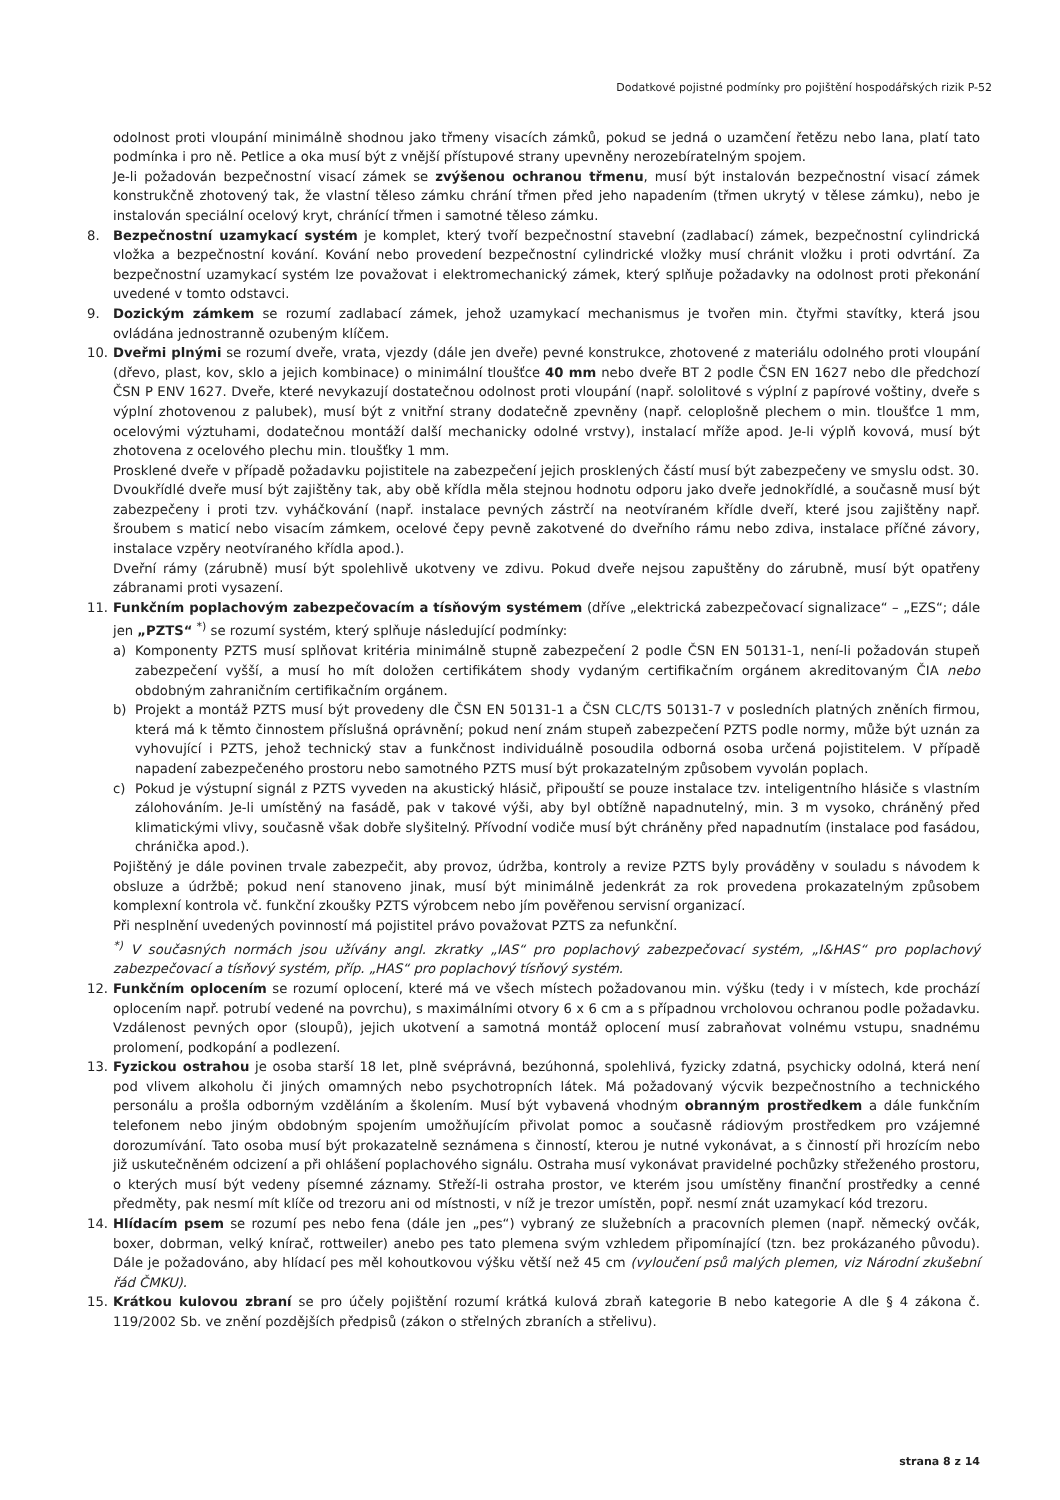Dodatkové pojistné podmínky pro pojištění hospodářských rizik P-52
odolnost proti vloupání minimálně shodnou jako třmeny visacích zámků, pokud se jedná o uzamčení řetězu nebo lana, platí tato podmínka i pro ně. Petlice a oka musí být z vnější přístupové strany upevněny nerozebíratelným spojem.
Je-li požadován bezpečnostní visací zámek se zvýšenou ochranou třmenu, musí být instalován bezpečnostní visací zámek konstrukčně zhotovený tak, že vlastní těleso zámku chrání třmen před jeho napadením (třmen ukrytý v tělese zámku), nebo je instalován speciální ocelový kryt, chránící třmen i samotné těleso zámku.
8. Bezpečnostní uzamykací systém je komplet, který tvoří bezpečnostní stavební (zadlabací) zámek, bezpečnostní cylindrická vložka a bezpečnostní kování. Kování nebo provedení bezpečnostní cylindrické vložky musí chránit vložku i proti odvrtání. Za bezpečnostní uzamykací systém lze považovat i elektromechanický zámek, který splňuje požadavky na odolnost proti překonání uvedené v tomto odstavci.
9. Dozickým zámkem se rozumí zadlabací zámek, jehož uzamykací mechanismus je tvořen min. čtyřmi stavítky, která jsou ovládána jednostranně ozubeným klíčem.
10. Dveřmi plnými se rozumí dveře, vrata, vjezdy (dále jen dveře) pevné konstrukce, zhotovené z materiálu odolného proti vloupání (dřevo, plast, kov, sklo a jejich kombinace) o minimální tloušťce 40 mm nebo dveře BT 2 podle ČSN EN 1627 nebo dle předchozí ČSN P ENV 1627. Dveře, které nevykazují dostatečnou odolnost proti vloupání (např. sololitové s výplní z papírové voštiny, dveře s výplní zhotovenou z palubek), musí být z vnitřní strany dodatečně zpevněny (např. celoplošně plechem o min. tloušťce 1 mm, ocelovými výztuhami, dodatečnou montáží další mechanicky odolné vrstvy), instalací mříže apod. Je-li výplň kovová, musí být zhotovena z ocelového plechu min. tloušťky 1 mm.
Prosklené dveře v případě požadavku pojistitele na zabezpečení jejich prosklených částí musí být zabezpečeny ve smyslu odst. 30.
Dvoukřídlé dveře musí být zajištěny tak, aby obě křídla měla stejnou hodnotu odporu jako dveře jednokřídlé, a současně musí být zabezpečeny i proti tzv. vyháčkování (např. instalace pevných zástrčí na neotvíraném křídle dveří, které jsou zajištěny např. šroubem s maticí nebo visacím zámkem, ocelové čepy pevně zakotvené do dveřního rámu nebo zdiva, instalace příčné závory, instalace vzpěry neotvíraného křídla apod.).
Dveřní rámy (zárubně) musí být spolehlivě ukotveny ve zdivu. Pokud dveře nejsou zapuštěny do zárubně, musí být opatřeny zábranami proti vysazení.
11. Funkčním poplachovým zabezpečovacím a tísňovým systémem (dříve „elektrická zabezpečovací signalizace“ – „EZS“; dále jen „PZTS“ <sup>*)</sup> se rozumí systém, který splňuje následující podmínky:
a) Komponenty PZTS musí splňovat kritéria minimálně stupně zabezpečení 2 podle ČSN EN 50131-1, není-li požadován stupeň zabezpečení vyšší, a musí ho mít doložen certifikátem shody vydaným certifikačním orgánem akreditovaným ČIA nebo obdobným zahraničním certifikačním orgánem.
b) Projekt a montáž PZTS musí být provedeny dle ČSN EN 50131-1 a ČSN CLC/TS 50131-7 v posledních platných zněních firmou, která má k těmto činnostem příslušná oprávnění; pokud není znám stupeň zabezpečení PZTS podle normy, může být uznán za vyhovující i PZTS, jehož technický stav a funkčnost individuálně posoudila odborná osoba určená pojistitelem. V případě napadení zabezpečeného prostoru nebo samotného PZTS musí být prokazatelným způsobem vyvolán poplach.
c) Pokud je výstupní signál z PZTS vyveden na akustický hlásič, připouští se pouze instalace tzv. inteligentního hlásiče s vlastním zálohováním. Je-li umístěný na fasádě, pak v takové výši, aby byl obtížně napadnutelný, min. 3 m vysoko, chráněný před klimatickými vlivy, současně však dobře slyšitelný. Přívodní vodiče musí být chráněny před napadnutím (instalace pod fasádou, chránička apod.).
Pojištěný je dále povinen trvale zabezpečit, aby provoz, údržba, kontroly a revize PZTS byly prováděny v souladu s návodem k obsluze a údržbě; pokud není stanoveno jinak, musí být minimálně jedenkrát za rok provedena prokazatelným způsobem komplexní kontrola vč. funkční zkoušky PZTS výrobcem nebo jím pověřenou servisní organizací.
Při nesplnění uvedených povinností má pojistitel právo považovat PZTS za nefunkční.
<sup>*)</sup> V současných normách jsou užívány angl. zkratky „IAS“ pro poplachový zabezpečovací systém, „I&HAS“ pro poplachový zabezpečovací a tísňový systém, příp. „HAS“ pro poplachový tísňový systém.
12. Funkčním oplocením se rozumí oplocení, které má ve všech místech požadovanou min. výšku (tedy i v místech, kde prochází oplocením např. potrubí vedené na povrchu), s maximálními otvory 6 x 6 cm a s případnou vrcholovou ochranou podle požadavku. Vzdálenost pevných opor (sloupů), jejich ukotvení a samotná montáž oplocení musí zabraňovat volnému vstupu, snadnému prolomení, podkopání a podlezení.
13. Fyzickou ostrahou je osoba starší 18 let, plně svéprávná, bezúhonná, spolehlivá, fyzicky zdatná, psychicky odolná, která není pod vlivem alkoholu či jiných omamných nebo psychotropních látek. Má požadovaný výcvik bezpečnostního a technického personálu a prošla odborným vzděláním a školením. Musí být vybavená vhodným obranným prostředkem a dále funkčním telefonem nebo jiným obdobným spojením umožňujícím přivolat pomoc a současně rádiovým prostředkem pro vzájemné dorozumívání. Tato osoba musí být prokazatelně seznámena s činností, kterou je nutné vykonávat, a s činností při hrozícím nebo již uskutečněném odcizení a při ohlášení poplachového signálu. Ostraha musí vykonávat pravidelné pochůzky střeženého prostoru, o kterých musí být vedeny písemné záznamy. Střeží-li ostraha prostor, ve kterém jsou umístěny finanční prostředky a cenné předměty, pak nesmí mít klíče od trezoru ani od místnosti, v níž je trezor umístěn, popř. nesmí znát uzamykací kód trezoru.
14. Hlídacím psem se rozumí pes nebo fena (dále jen „pes“) vybraný ze služebních a pracovních plemen (např. německý ovčák, boxer, dobrman, velký knírač, rottweiler) anebo pes tato plemena svým vzhledem připomínající (tzn. bez prokázaného původu). Dále je požadováno, aby hlídací pes měl kohoutkovou výšku větší než 45 cm (vyloučení psů malých plemen, viz Národní zkušební řád ČMKU).
15. Krátkou kulovou zbraní se pro účely pojištění rozumí krátká kulová zbraň kategorie B nebo kategorie A dle § 4 zákona č. 119/2002 Sb. ve znění pozdějších předpisů (zákon o střelných zbraních a střelivu).
strana 8 z 14